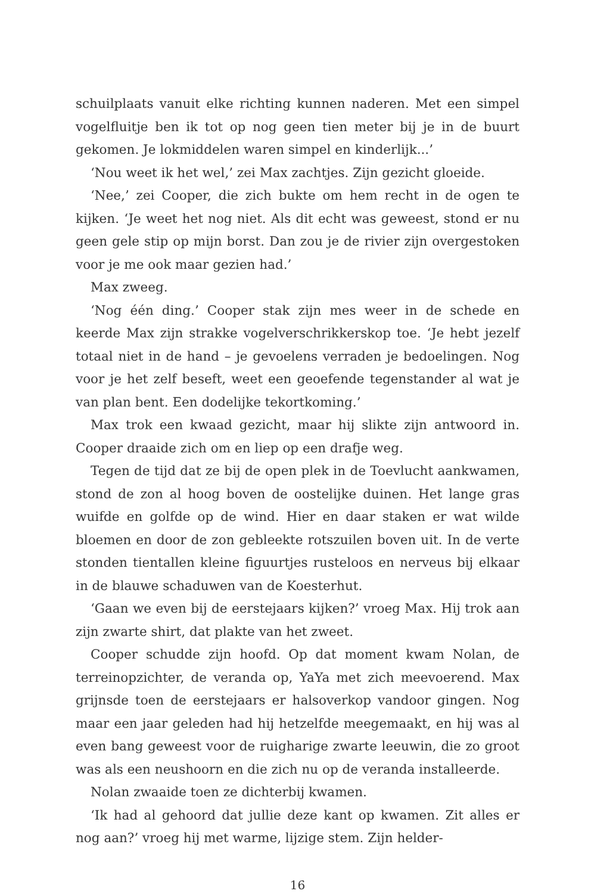schuilplaats vanuit elke richting kunnen naderen. Met een simpel vogelfluitje ben ik tot op nog geen tien meter bij je in de buurt gekomen. Je lokmiddelen waren simpel en kinderlijk...’
‘Nou weet ik het wel,’ zei Max zachtjes. Zijn gezicht gloeide.
‘Nee,’ zei Cooper, die zich bukte om hem recht in de ogen te kijken. ‘Je weet het nog niet. Als dit echt was geweest, stond er nu geen gele stip op mijn borst. Dan zou je de rivier zijn overgestoken voor je me ook maar gezien had.’
Max zweeg.
‘Nog één ding.’ Cooper stak zijn mes weer in de schede en keerde Max zijn strakke vogelverschrikkerskop toe. ‘Je hebt jezelf totaal niet in de hand – je gevoelens verraden je bedoelingen. Nog voor je het zelf beseft, weet een geoefende tegenstander al wat je van plan bent. Een dodelijke tekortkoming.’
Max trok een kwaad gezicht, maar hij slikte zijn antwoord in. Cooper draaide zich om en liep op een drafje weg.
Tegen de tijd dat ze bij de open plek in de Toevlucht aankwamen, stond de zon al hoog boven de oostelijke duinen. Het lange gras wuifde en golfde op de wind. Hier en daar staken er wat wilde bloemen en door de zon gebleekte rotszuilen boven uit. In de verte stonden tientallen kleine figuurtjes rusteloos en nerveus bij elkaar in de blauwe schaduwen van de Koesterhut.
‘Gaan we even bij de eerstejaars kijken?’ vroeg Max. Hij trok aan zijn zwarte shirt, dat plakte van het zweet.
Cooper schudde zijn hoofd. Op dat moment kwam Nolan, de terreinopzichter, de veranda op, YaYa met zich meevoerend. Max grijnsde toen de eerstejaars er halsoverkop vandoor gingen. Nog maar een jaar geleden had hij hetzelfde meegemaakt, en hij was al even bang geweest voor de ruigharige zwarte leeuwin, die zo groot was als een neushoorn en die zich nu op de veranda installeerde.
Nolan zwaaide toen ze dichterbij kwamen.
‘Ik had al gehoord dat jullie deze kant op kwamen. Zit alles er nog aan?’ vroeg hij met warme, lijzige stem. Zijn helder-
16